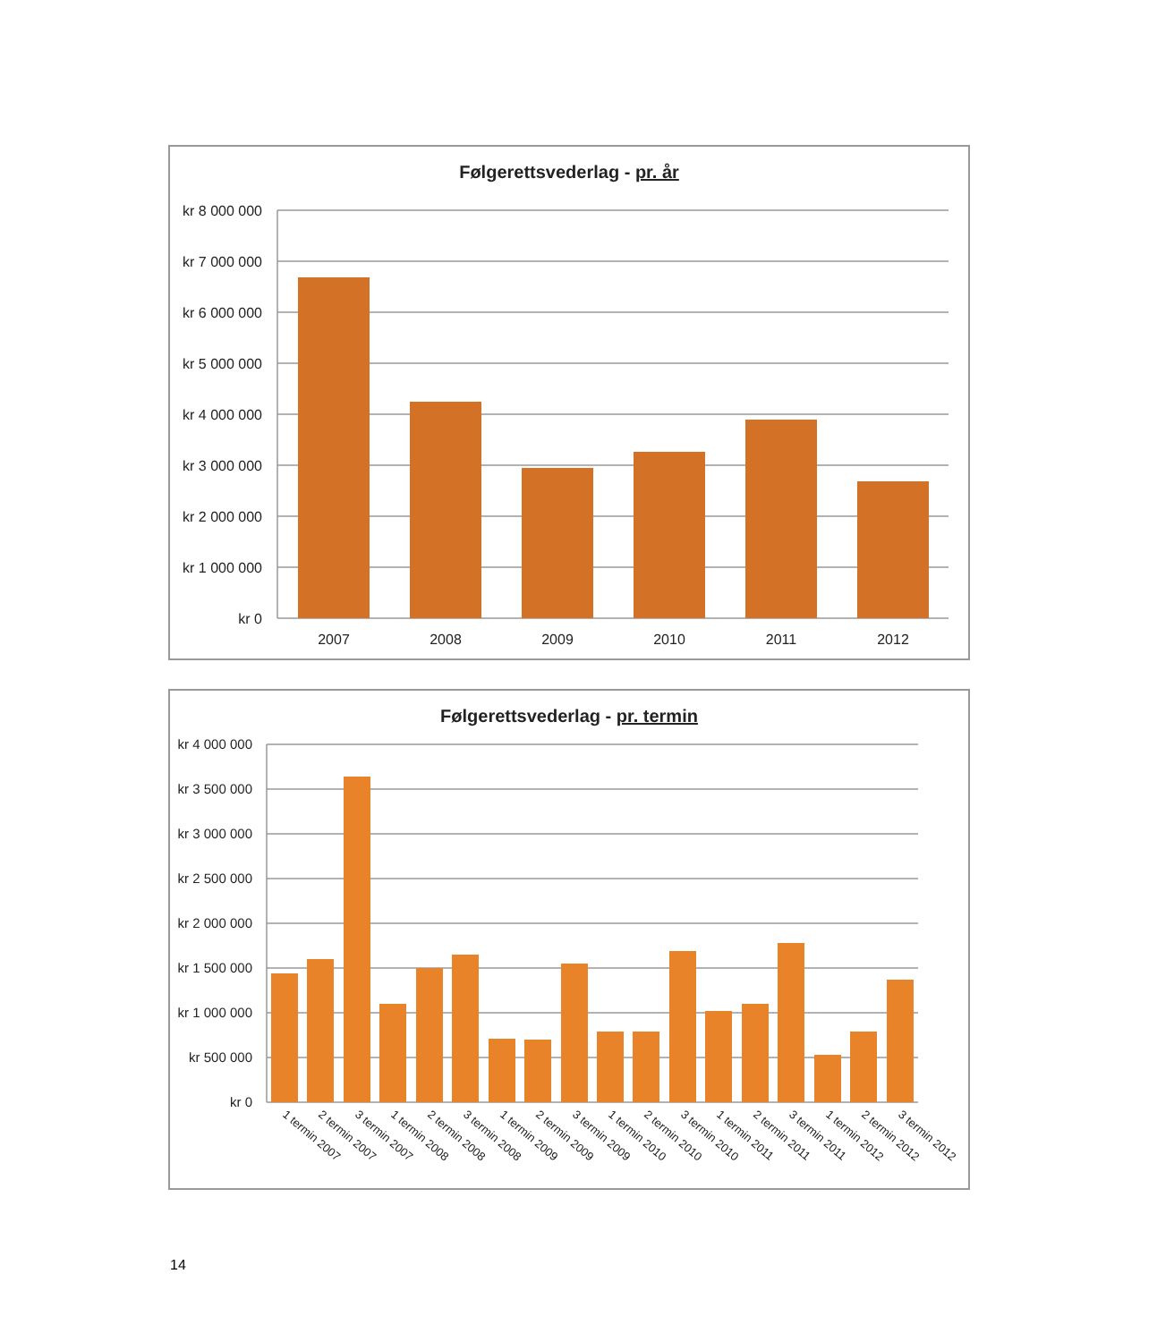Følgerettsvederlag - pr. år
kr 8 000 000
kr 7 000 000
kr 6 000 000
kr 5 000 000
kr 4 000 000
kr 3 000 000
kr 2 000 000
kr 1 000 000
kr 0
2007
2008
2009
2010
2011
2012
Følgerettsvederlag - pr. termin
kr 4 000 000
kr 3 500 000
kr 3 000 000
kr 2 500 000
kr 2 000 000
kr 1 500 000
kr 1 000 000
kr 500 000
kr 0
1 termin 2007
2 termin 2007
3 termin 2007
1 termin 2008
2 termin 2008
3 termin 2008
1 termin 2009
2 termin 2009
3 termin 2009
1 termin 2010
2 termin 2010
3 termin 2010
1 termin 2011
2 termin 2011
3 termin 2011
1 termin 2012
2 termin 2012
3 termin 2012
14